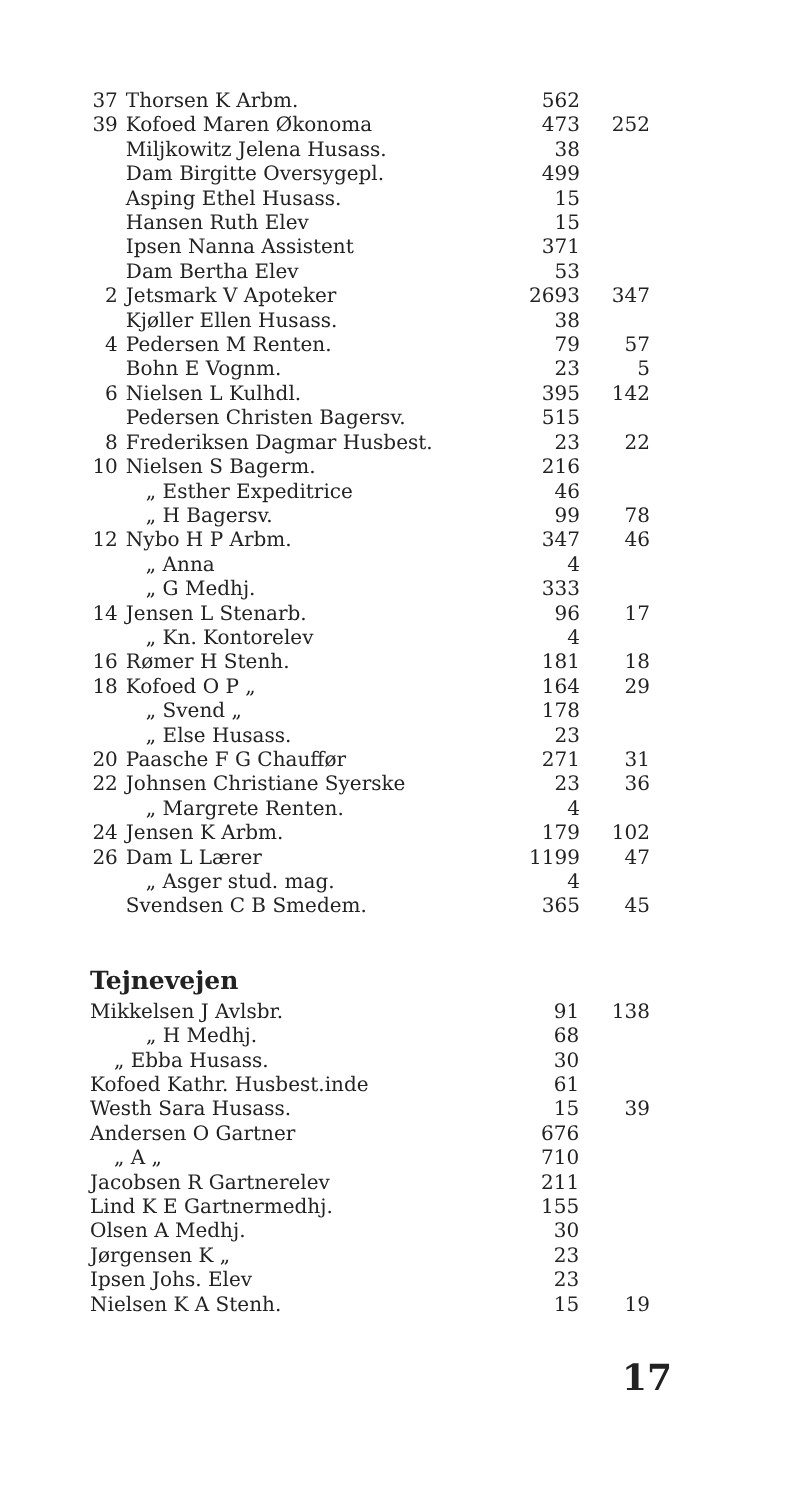| 37 | Thorsen K Arbm. | 562 | |
| 39 | Kofoed Maren Økonoma | 473 | 252 |
| | Miljkowitz Jelena Husass. | 38 | |
| | Dam Birgitte Oversygepl. | 499 | |
| | Asping Ethel Husass. | 15 | |
| | Hansen Ruth Elev | 15 | |
| | Ipsen Nanna Assistent | 371 | |
| | Dam Bertha Elev | 53 | |
| 2 | Jetsmark V Apoteker | 2693 | 347 |
| | Kjøller Ellen Husass. | 38 | |
| 4 | Pedersen M Renten. | 79 | 57 |
| | Bohn E Vognm. | 23 | 5 |
| 6 | Nielsen L Kulhdl. | 395 | 142 |
| | Pedersen Christen Bagersv. | 515 | |
| 8 | Frederiksen Dagmar Husbest. | 23 | 22 |
| 10 | Nielsen S Bagerm. | 216 | |
| | „ Esther Expeditrice | 46 | |
| | „ H Bagersv. | 99 | 78 |
| 12 | Nybo H P Arbm. | 347 | 46 |
| | „ Anna | 4 | |
| | „ G Medhj. | 333 | |
| 14 | Jensen L Stenarb. | 96 | 17 |
| | „ Kn. Kontorelev | 4 | |
| 16 | Rømer H Stenh. | 181 | 18 |
| 18 | Kofoed O P „ | 164 | 29 |
| | „ Svend „ | 178 | |
| | „ Else Husass. | 23 | |
| 20 | Paasche F G Chauffør | 271 | 31 |
| 22 | Johnsen Christiane Syerske | 23 | 36 |
| | „ Margrete Renten. | 4 | |
| 24 | Jensen K Arbm. | 179 | 102 |
| 26 | Dam L Lærer | 1199 | 47 |
| | „ Asger stud. mag. | 4 | |
| | Svendsen C B Smedem. | 365 | 45 |
Tejnevejen
| Mikkelsen J Avlsbr. | 91 | 138 |
| „ H Medhj. | 68 | |
| „ Ebba Husass. | 30 | |
| Kofoed Kathr. Husbest.inde | 61 | |
| Westh Sara Husass. | 15 | 39 |
| Andersen O Gartner | 676 | |
| „ A „ | 710 | |
| Jacobsen R Gartnerelev | 211 | |
| Lind K E Gartnermedhj. | 155 | |
| Olsen A Medhj. | 30 | |
| Jørgensen K „ | 23 | |
| Ipsen Johs. Elev | 23 | |
| Nielsen K A Stenh. | 15 | 19 |
17